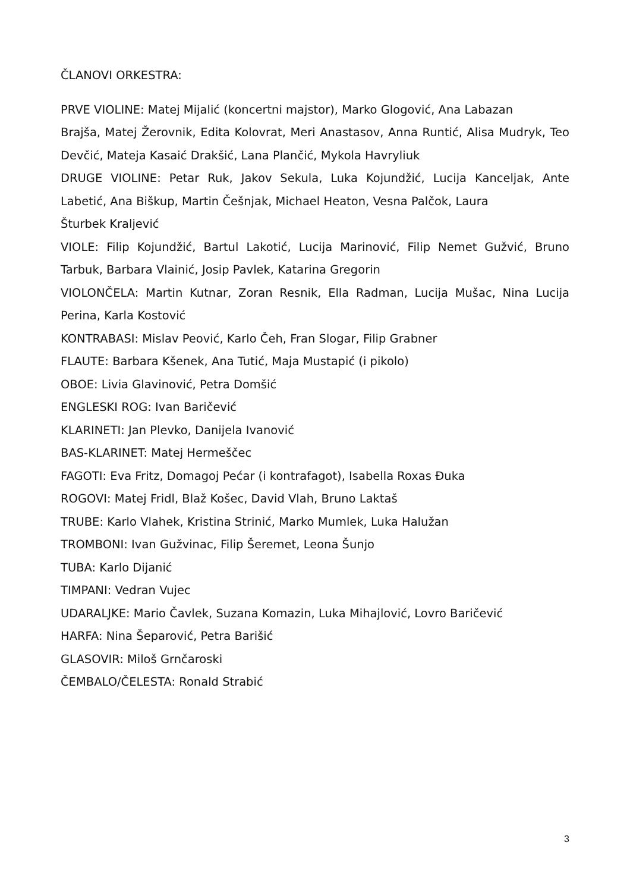ČLANOVI ORKESTRA:
PRVE VIOLINE: Matej Mijalić (koncertni majstor), Marko Glogović, Ana Labazan
Brajša, Matej Žerovnik, Edita Kolovrat, Meri Anastasov, Anna Runtić, Alisa Mudryk, Teo Devčić, Mateja Kasaić Drakšić, Lana Plančić, Mykola Havryliuk
DRUGE VIOLINE: Petar Ruk, Jakov Sekula, Luka Kojundžić, Lucija Kanceljak, Ante Labetić, Ana Biškup, Martin Češnjak, Michael Heaton, Vesna Palčok, Laura
Šturbek Kraljević
VIOLE: Filip Kojundžić, Bartul Lakotić, Lucija Marinović, Filip Nemet Gužvić, Bruno Tarbuk, Barbara Vlainić, Josip Pavlek, Katarina Gregorin
VIOLONČELA: Martin Kutnar, Zoran Resnik, Ella Radman, Lucija Mušac, Nina Lucija Perina, Karla Kostović
KONTRABASI: Mislav Peović, Karlo Čeh, Fran Slogar, Filip Grabner
FLAUTE: Barbara Kšenek, Ana Tutić, Maja Mustapić (i pikolo)
OBOE: Livia Glavinović, Petra Domšić
ENGLESKI ROG: Ivan Baričević
KLARINETI: Jan Plevko, Danijela Ivanović
BAS-KLARINET: Matej Hermeščec
FAGOTI: Eva Fritz, Domagoj Pećar (i kontrafagot), Isabella Roxas Đuka
ROGOVI: Matej Fridl, Blaž Košec, David Vlah, Bruno Laktaš
TRUBE: Karlo Vlahek, Kristina Strinić, Marko Mumlek, Luka Halužan
TROMBONI: Ivan Gužvinac, Filip Šeremet, Leona Šunjo
TUBA: Karlo Dijanić
TIMPANI: Vedran Vujec
UDARALJKE: Mario Čavlek, Suzana Komazin, Luka Mihajlović, Lovro Baričević
HARFA: Nina Šeparović, Petra Barišić
GLASOVIR: Miloš Grnčaroski
ČEMBALO/ČELESTA: Ronald Strabić
3